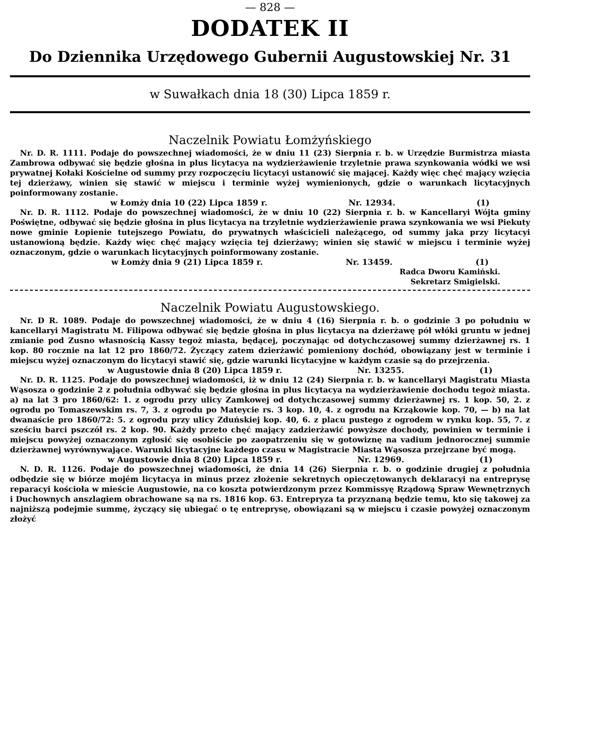— 828 —
DODATEK II
Do Dziennika Urzędowego Gubernii Augustowskiej Nr. 31
w Suwałkach dnia 18 (30) Lipca 1859 r.
Naczelnik Powiatu Łomżyńskiego
Nr. D. R. 1111. Podaje do powszechnej wiadomości, że w dniu 11 (23) Sierpnia r. b. w Urzędzie Burmistrza miasta Zambrowa odbywać się będzie głośna in plus licytacya na wydzierżawienie trzyletnie prawa szynkowania wódki we wsi prywatnej Kołaki Kościelne od summy przy rozpoczęciu licytacyi ustanowić się mającej. Każdy więc chęć mający wzięcia tej dzierżawy, winien się stawić w miejscu i terminie wyżej wymienionych, gdzie o warunkach licytacyjnych poinformowany zostanie.
w Łomży dnia 10 (22) Lipca 1859 r. Nr. 12934. (1)
Nr. D. R. 1112. Podaje do powszechnej wiadomości, że w dniu 10 (22) Sierpnia r. b. w Kancellaryi Wójta gminy Poświętne, odbywać się będzie głośna in plus licytacya na trzyletnie wydzierżawienie prawa szynkowania we wsi Piekuty nowe gminie Łopienie tutejszego Powiatu, do prywatnych właścicieli należącego, od summy jaka przy licytacyi ustanowioną będzie. Każdy więc chęć mający wzięcia tej dzierżawy; winien się stawić w miejscu i terminie wyżej oznaczonym, gdzie o warunkach licytacyjnych poinformowany zostanie.
w Łomży dnia 9 (21) Lipca 1859 r. Nr. 13459. (1)
Radca Dworu Kamiński.
Sekretarz Smigielski.
Naczelnik Powiatu Augustowskiego.
Nr. D R. 1089. Podaje do powszechnej wiadomości, że w dniu 4 (16) Sierpnia r. b. o godzinie 3 po południu w kancellaryi Magistratu M. Filipowa odbywać się będzie głośna in plus licytacya na dzierżawę pół włóki gruntu w jednej zmianie pod Zusno własnością Kassy tegoż miasta, będącej, poczynając od dotychczasowej summy dzierżawnej rs. 1 kop. 80 rocznie na lat 12 pro 1860/72. Życzący zatem dzierżawić pomieniony dochód, obowiązany jest w terminie i miejscu wyżej oznaczonym do licytacyi stawić się, gdzie warunki licytacyjne w każdym czasie są do przejrzenia.
w Augustowie dnia 8 (20) Lipca 1859 r. Nr. 13255. (1)
Nr. D. R. 1125. Podaje do powszechnej wiadomości, iż w dniu 12 (24) Sierpnia r. b. w kancellaryi Magistratu Miasta Wąsosza o godzinie 2 z południa odbywać się będzie głośna in plus licytacya na wydzierżawienie dochodu tegoż miasta. a) na lat 3 pro 1860/62: 1. z ogrodu przy ulicy Zamkowej od dotychczasowej summy dzierżawnej rs. 1 kop. 50, 2. z ogrodu po Tomaszewskim rs. 7, 3. z ogrodu po Mateycie rs. 3 kop. 10, 4. z ogrodu na Krząkowie kop. 70, — b) na lat dwanaście pro 1860/72: 5. z ogrodu przy ulicy Zduńskiej kop. 40, 6. z placu pustego z ogrodem w rynku kop. 55, 7. z sześciu barci pszczół rs. 2 kop. 90. Każdy przeto chęć mający zadzierżawić powyższe dochody, powinien w terminie i miejscu powyżej oznaczonym zgłosić się osobiście po zaopatrzeniu się w gotowiznę na vadium jednorocznej summie dzierżawnej wyrównywające. Warunki licytacyjne każdego czasu w Magistracie Miasta Wąsosza przejrzane być mogą.
w Augustowie dnia 8 (20) Lipca 1859 r. Nr. 12969. (1)
N. D. R. 1126. Podaje do powszechnej wiadomości, że dnia 14 (26) Sierpnia r. b. o godzinie drugiej z południa odbędzie się w biórze mojém licytacya in minus przez złożenie sekretnych opieczętowanych deklaracyi na entreprysę reparacyi kościoła w mieście Augustowie, na co koszta potwierdzonym przez Kommissyę Rządową Spraw Wewnętrznych i Duchownych anszlagiem obrachowane są na rs. 1816 kop. 63. Entrepryza ta przyznaną będzie temu, kto się takowej za najniższą podejmie summę, życzący się ubiegać o tę entreprysę, obowiązani są w miejscu i czasie powyżej oznaczonym złożyć